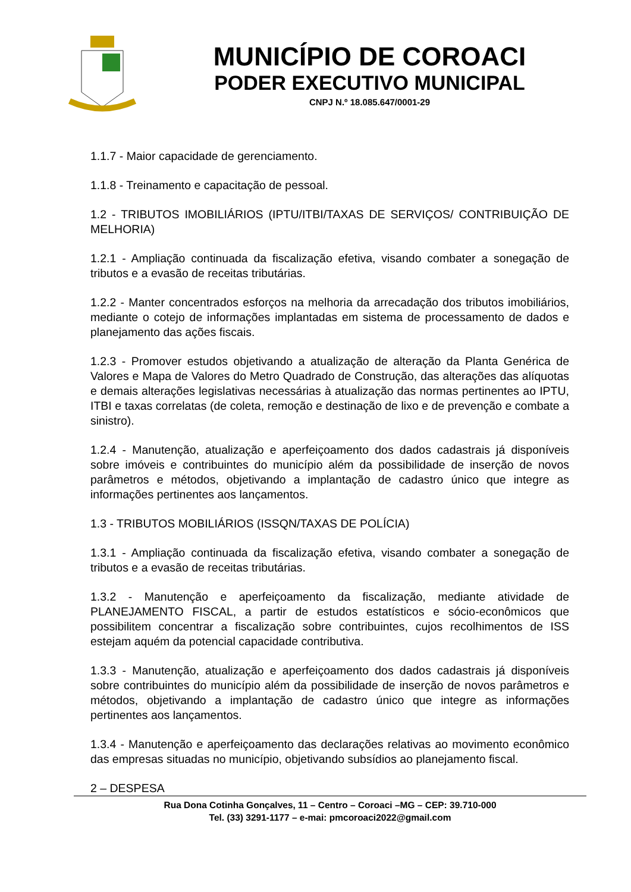MUNICÍPIO DE COROACI
PODER EXECUTIVO MUNICIPAL
CNPJ N.º 18.085.647/0001-29
1.1.7 - Maior capacidade de gerenciamento.
1.1.8 - Treinamento e capacitação de pessoal.
1.2 - TRIBUTOS IMOBILIÁRIOS (IPTU/ITBI/TAXAS DE SERVIÇOS/ CONTRIBUIÇÃO DE MELHORIA)
1.2.1 - Ampliação continuada da fiscalização efetiva, visando combater a sonegação de tributos e a evasão de receitas tributárias.
1.2.2 - Manter concentrados esforços na melhoria da arrecadação dos tributos imobiliários, mediante o cotejo de informações implantadas em sistema de processamento de dados e planejamento das ações fiscais.
1.2.3 - Promover estudos objetivando a atualização de alteração da Planta Genérica de Valores e Mapa de Valores do Metro Quadrado de Construção, das alterações das alíquotas e demais alterações legislativas necessárias à atualização das normas pertinentes ao IPTU, ITBI e taxas correlatas (de coleta, remoção e destinação de lixo e de prevenção e combate a sinistro).
1.2.4 - Manutenção, atualização e aperfeiçoamento dos dados cadastrais já disponíveis sobre imóveis e contribuintes do município além da possibilidade de inserção de novos parâmetros e métodos, objetivando a implantação de cadastro único que integre as informações pertinentes aos lançamentos.
1.3 - TRIBUTOS MOBILIÁRIOS (ISSQN/TAXAS DE POLÍCIA)
1.3.1 - Ampliação continuada da fiscalização efetiva, visando combater a sonegação de tributos e a evasão de receitas tributárias.
1.3.2 - Manutenção e aperfeiçoamento da fiscalização, mediante atividade de PLANEJAMENTO FISCAL, a partir de estudos estatísticos e sócio-econômicos que possibilitem concentrar a fiscalização sobre contribuintes, cujos recolhimentos de ISS estejam aquém da potencial capacidade contributiva.
1.3.3 - Manutenção, atualização e aperfeiçoamento dos dados cadastrais já disponíveis sobre contribuintes do município além da possibilidade de inserção de novos parâmetros e métodos, objetivando a implantação de cadastro único que integre as informações pertinentes aos lançamentos.
1.3.4 - Manutenção e aperfeiçoamento das declarações relativas ao movimento econômico das empresas situadas no município, objetivando subsídios ao planejamento fiscal.
2 – DESPESA
Rua Dona Cotinha Gonçalves, 11 – Centro – Coroaci –MG – CEP: 39.710-000
Tel. (33) 3291-1177 – e-mai: pmcoroaci2022@gmail.com